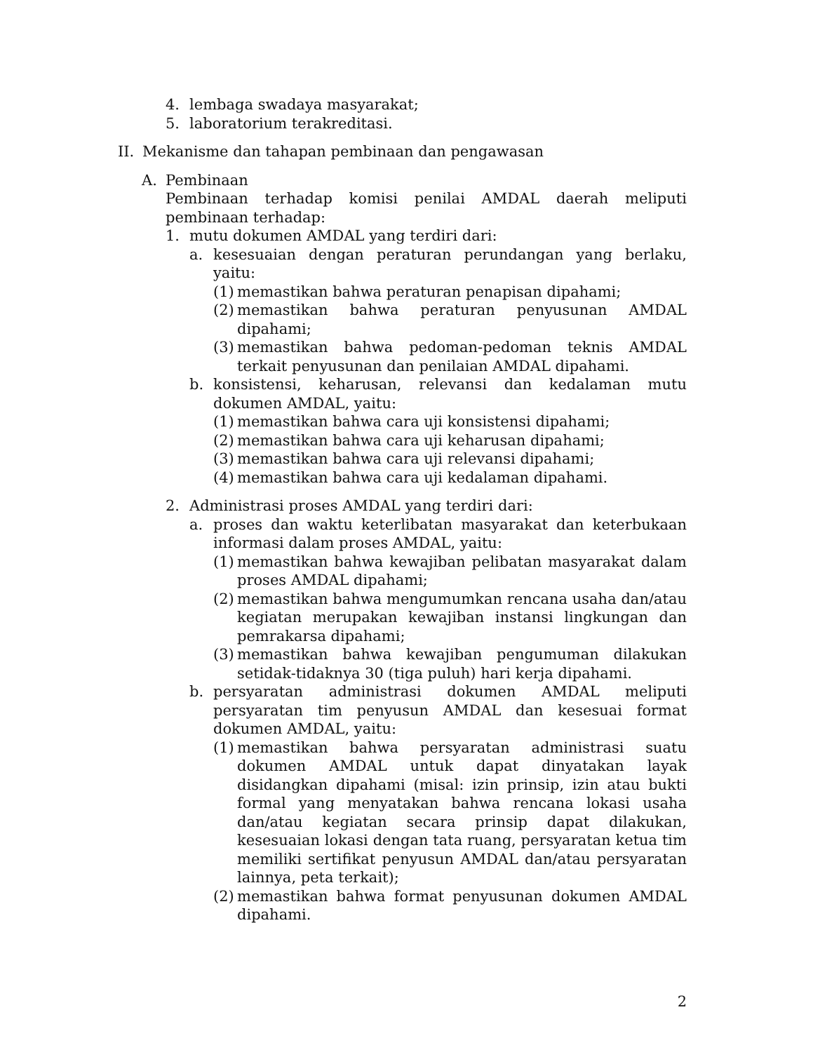4. lembaga swadaya masyarakat;
5. laboratorium terakreditasi.
II. Mekanisme dan tahapan pembinaan dan pengawasan
A. Pembinaan
Pembinaan terhadap komisi penilai AMDAL daerah meliputi pembinaan terhadap:
1. mutu dokumen AMDAL yang terdiri dari:
a. kesesuaian dengan peraturan perundangan yang berlaku, yaitu:
(1) memastikan bahwa peraturan penapisan dipahami;
(2) memastikan bahwa peraturan penyusunan AMDAL dipahami;
(3) memastikan bahwa pedoman-pedoman teknis AMDAL terkait penyusunan dan penilaian AMDAL dipahami.
b. konsistensi, keharusan, relevansi dan kedalaman mutu dokumen AMDAL, yaitu:
(1) memastikan bahwa cara uji konsistensi dipahami;
(2) memastikan bahwa cara uji keharusan dipahami;
(3) memastikan bahwa cara uji relevansi dipahami;
(4) memastikan bahwa cara uji kedalaman dipahami.
2. Administrasi proses AMDAL yang terdiri dari:
a. proses dan waktu keterlibatan masyarakat dan keterbukaan informasi dalam proses AMDAL, yaitu:
(1) memastikan bahwa kewajiban pelibatan masyarakat dalam proses AMDAL dipahami;
(2) memastikan bahwa mengumumkan rencana usaha dan/atau kegiatan merupakan kewajiban instansi lingkungan dan pemrakarsa dipahami;
(3) memastikan bahwa kewajiban pengumuman dilakukan setidak-tidaknya 30 (tiga puluh) hari kerja dipahami.
b. persyaratan administrasi dokumen AMDAL meliputi persyaratan tim penyusun AMDAL dan kesesuai format dokumen AMDAL, yaitu:
(1) memastikan bahwa persyaratan administrasi suatu dokumen AMDAL untuk dapat dinyatakan layak disidangkan dipahami (misal: izin prinsip, izin atau bukti formal yang menyatakan bahwa rencana lokasi usaha dan/atau kegiatan secara prinsip dapat dilakukan, kesesuaian lokasi dengan tata ruang, persyaratan ketua tim memiliki sertifikat penyusun AMDAL dan/atau persyaratan lainnya, peta terkait);
(2) memastikan bahwa format penyusunan dokumen AMDAL dipahami.
2